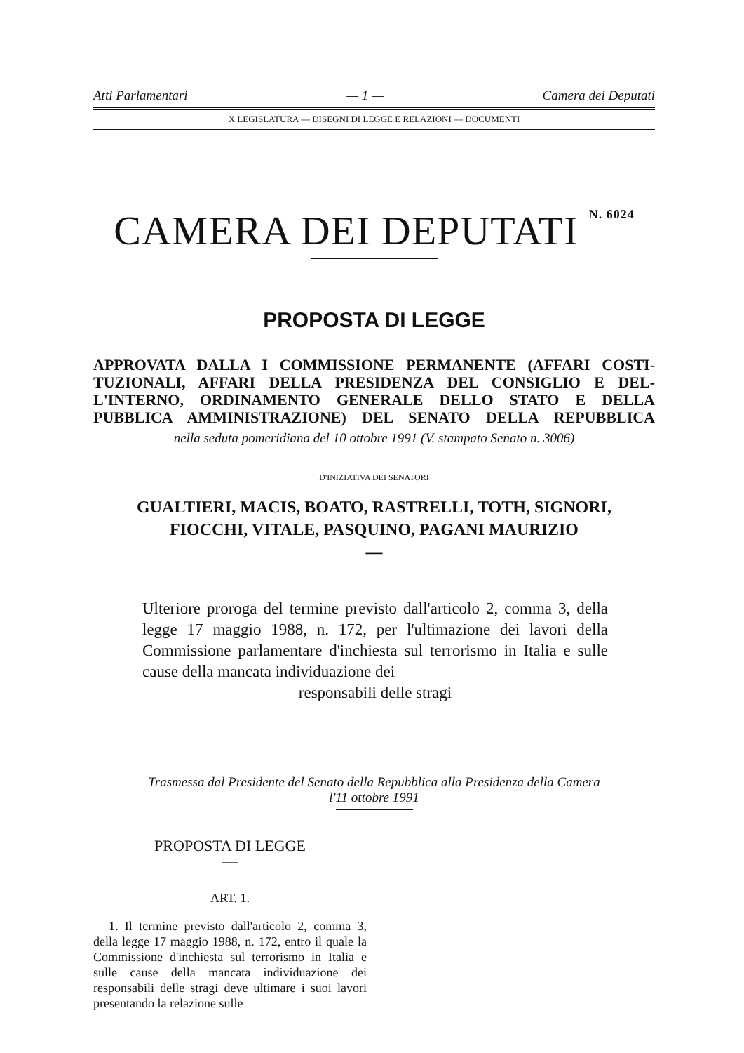Atti Parlamentari — 1 — Camera dei Deputati
X LEGISLATURA — DISEGNI DI LEGGE E RELAZIONI — DOCUMENTI
CAMERA DEI DEPUTATI <sup>N. 6024</sup>
PROPOSTA DI LEGGE
APPROVATA DALLA I COMMISSIONE PERMANENTE (AFFARI COSTI- TUZIONALI, AFFARI DELLA PRESIDENZA DEL CONSIGLIO E DEL- L'INTERNO, ORDINAMENTO GENERALE DELLO STATO E DELLA PUBBLICA AMMINISTRAZIONE) DEL SENATO DELLA REPUBBLICA
nella seduta pomeridiana del 10 ottobre 1991 (V. stampato Senato n. 3006)
D'INIZIATIVA DEI SENATORI
GUALTIERI, MACIS, BOATO, RASTRELLI, TOTH, SIGNORI,
FIOCCHI, VITALE, PASQUINO, PAGANI MAURIZIO
—
Ulteriore proroga del termine previsto dall'articolo 2, comma 3, della legge 17 maggio 1988, n. 172, per l'ultimazione dei lavori della Commissione parlamentare d'inchiesta sul terrorismo in Italia e sulle cause della mancata individuazione dei
responsabili delle stragi
Trasmessa dal Presidente del Senato della Repubblica alla Presidenza della Camera
l'11 ottobre 1991
PROPOSTA DI LEGGE
—
ART. 1.
1. Il termine previsto dall'articolo 2, comma 3, della legge 17 maggio 1988, n. 172, entro il quale la Commissione d'inchiesta sul terrorismo in Italia e sulle cause della mancata individuazione dei responsabili delle stragi deve ultimare i suoi lavori presentando la relazione sulle